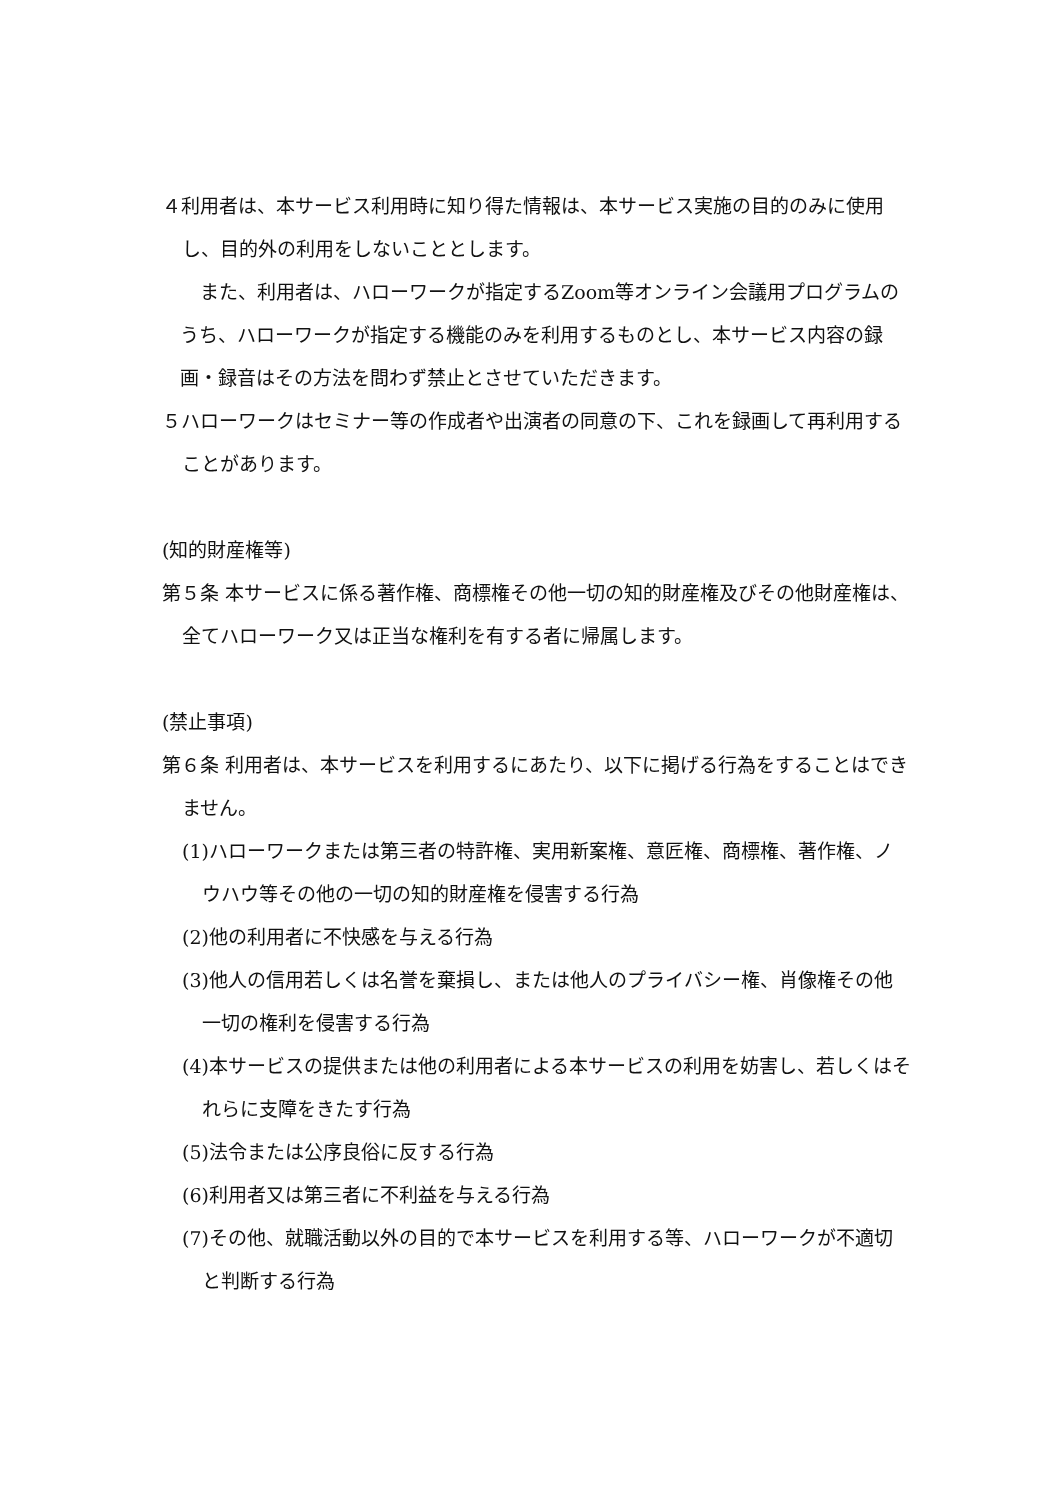４利用者は、本サービス利用時に知り得た情報は、本サービス実施の目的のみに使用し、目的外の利用をしないこととします。
また、利用者は、ハローワークが指定するZoom等オンライン会議用プログラムのうち、ハローワークが指定する機能のみを利用するものとし、本サービス内容の録画・録音はその方法を問わず禁止とさせていただきます。
５ハローワークはセミナー等の作成者や出演者の同意の下、これを録画して再利用することがあります。
(知的財産権等)
第５条 本サービスに係る著作権、商標権その他一切の知的財産権及びその他財産権は、全てハローワーク又は正当な権利を有する者に帰属します。
(禁止事項)
第６条 利用者は、本サービスを利用するにあたり、以下に掲げる行為をすることはできません。
(1)ハローワークまたは第三者の特許権、実用新案権、意匠権、商標権、著作権、ノウハウ等その他の一切の知的財産権を侵害する行為
(2)他の利用者に不快感を与える行為
(3)他人の信用若しくは名誉を棄損し、または他人のプライバシー権、肖像権その他一切の権利を侵害する行為
(4)本サービスの提供または他の利用者による本サービスの利用を妨害し、若しくはそれらに支障をきたす行為
(5)法令または公序良俗に反する行為
(6)利用者又は第三者に不利益を与える行為
(7)その他、就職活動以外の目的で本サービスを利用する等、ハローワークが不適切と判断する行為